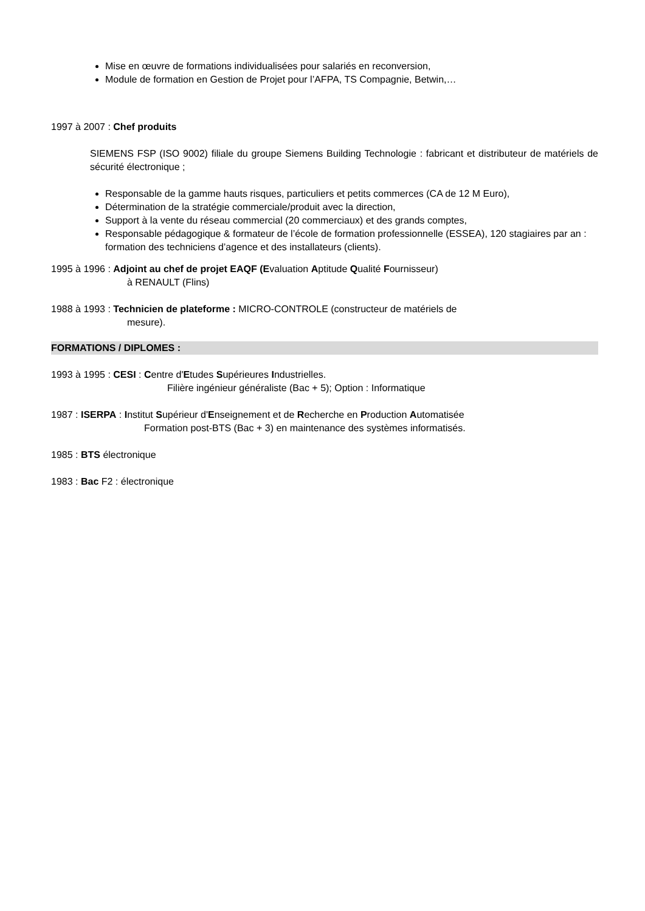Mise en œuvre de formations individualisées pour salariés en reconversion,
Module de formation en Gestion de Projet pour l’AFPA, TS Compagnie, Betwin,…
1997 à 2007 : Chef produits
SIEMENS FSP (ISO 9002) filiale du groupe Siemens Building Technologie : fabricant et distributeur de matériels de sécurité électronique ;
Responsable de la gamme hauts risques, particuliers et petits commerces (CA de 12 M Euro),
Détermination de la stratégie commerciale/produit avec la direction,
Support à la vente du réseau commercial (20 commerciaux) et des grands comptes,
Responsable pédagogique & formateur de l’école de formation professionnelle (ESSEA), 120 stagiaires par an : formation des techniciens d’agence et des installateurs (clients).
1995 à 1996 : Adjoint au chef de projet EAQF (Evaluation Aptitude Qualité Fournisseur)
à RENAULT (Flins)
1988 à 1993 : Technicien de plateforme : MICRO-CONTROLE (constructeur de matériels de
mesure).
FORMATIONS / DIPLOMES :
1993 à 1995 : CESI : Centre d'Etudes Supérieures Industrielles.
Filière ingénieur généraliste (Bac + 5); Option : Informatique
1987 : ISERPA : Institut Supérieur d'Enseignement et de Recherche en Production Automatisée
Formation post-BTS (Bac + 3) en maintenance des systèmes informatisés.
1985 : BTS électronique
1983 : Bac F2 : électronique